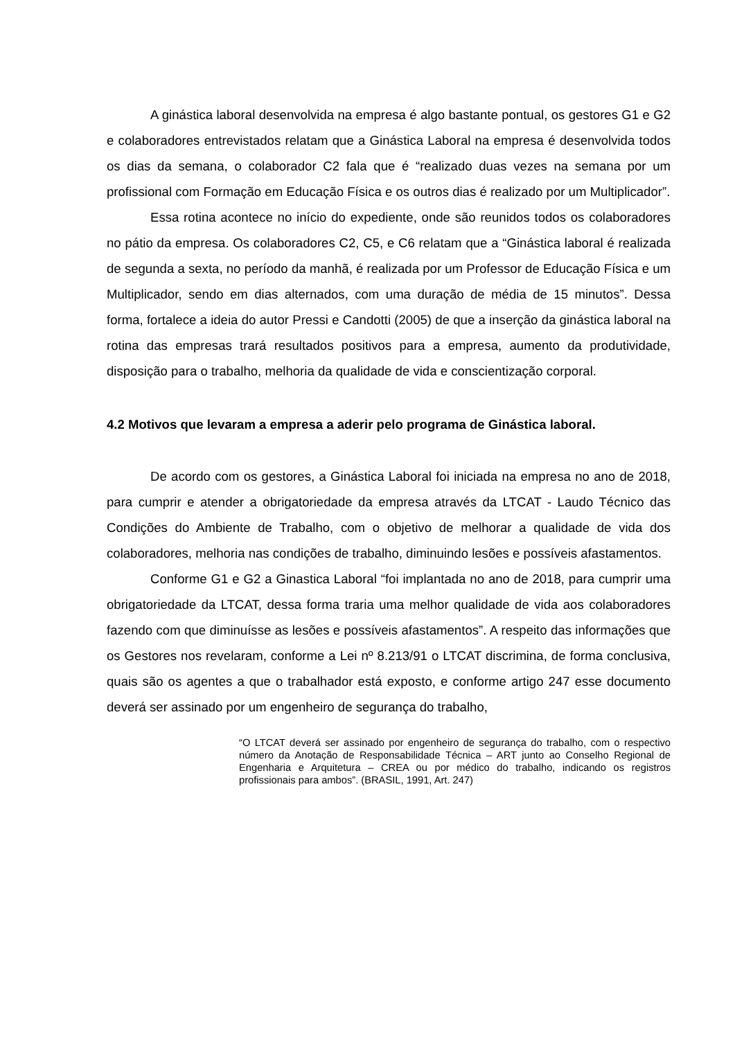A ginástica laboral desenvolvida na empresa é algo bastante pontual, os gestores G1 e G2 e colaboradores entrevistados relatam que a Ginástica Laboral na empresa é desenvolvida todos os dias da semana, o colaborador C2 fala que é “realizado duas vezes na semana por um profissional com Formação em Educação Física e os outros dias é realizado por um Multiplicador”.
Essa rotina acontece no início do expediente, onde são reunidos todos os colaboradores no pátio da empresa. Os colaboradores C2, C5, e C6 relatam que a “Ginástica laboral é realizada de segunda a sexta, no período da manhã, é realizada por um Professor de Educação Física e um Multiplicador, sendo em dias alternados, com uma duração de média de 15 minutos”. Dessa forma, fortalece a ideia do autor Pressi e Candotti (2005) de que a inserção da ginástica laboral na rotina das empresas trará resultados positivos para a empresa, aumento da produtividade, disposição para o trabalho, melhoria da qualidade de vida e conscientização corporal.
4.2 Motivos que levaram a empresa a aderir pelo programa de Ginástica laboral.
De acordo com os gestores, a Ginástica Laboral foi iniciada na empresa no ano de 2018, para cumprir e atender a obrigatoriedade da empresa através da LTCAT - Laudo Técnico das Condições do Ambiente de Trabalho, com o objetivo de melhorar a qualidade de vida dos colaboradores, melhoria nas condições de trabalho, diminuindo lesões e possíveis afastamentos.
Conforme G1 e G2 a Ginastica Laboral “foi implantada no ano de 2018, para cumprir uma obrigatoriedade da LTCAT, dessa forma traria uma melhor qualidade de vida aos colaboradores fazendo com que diminuísse as lesões e possíveis afastamentos”. A respeito das informações que os Gestores nos revelaram, conforme a Lei nº 8.213/91 o LTCAT discrimina, de forma conclusiva, quais são os agentes a que o trabalhador está exposto, e conforme artigo 247 esse documento deverá ser assinado por um engenheiro de segurança do trabalho,
“O LTCAT deverá ser assinado por engenheiro de segurança do trabalho, com o respectivo número da Anotação de Responsabilidade Técnica – ART junto ao Conselho Regional de Engenharia e Arquitetura – CREA ou por médico do trabalho, indicando os registros profissionais para ambos”. (BRASIL, 1991, Art. 247)